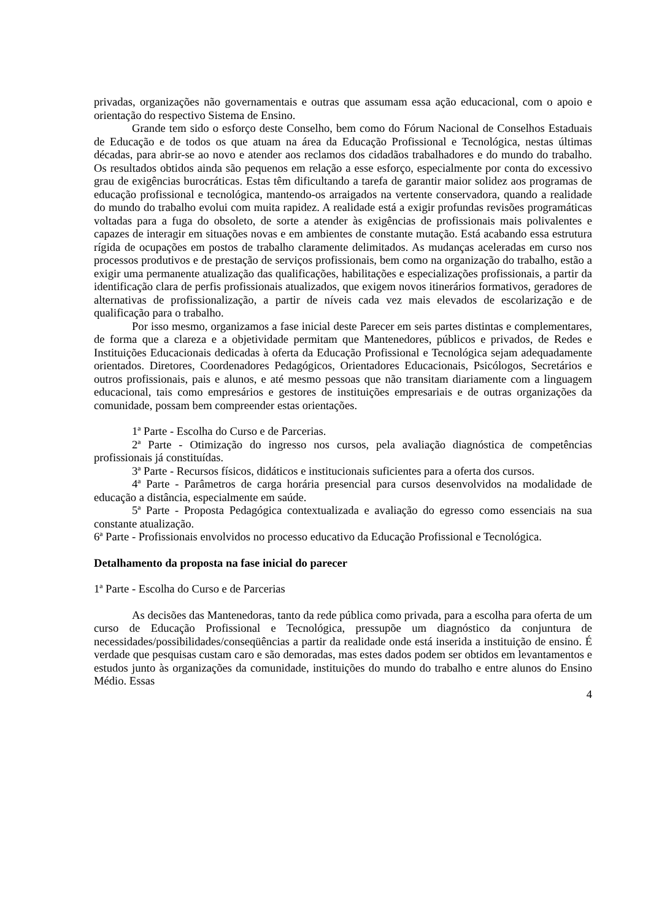privadas, organizações não governamentais e outras que assumam essa ação educacional, com o apoio e orientação do respectivo Sistema de Ensino.
Grande tem sido o esforço deste Conselho, bem como do Fórum Nacional de Conselhos Estaduais de Educação e de todos os que atuam na área da Educação Profissional e Tecnológica, nestas últimas décadas, para abrir-se ao novo e atender aos reclamos dos cidadãos trabalhadores e do mundo do trabalho. Os resultados obtidos ainda são pequenos em relação a esse esforço, especialmente por conta do excessivo grau de exigências burocráticas. Estas têm dificultando a tarefa de garantir maior solidez aos programas de educação profissional e tecnológica, mantendo-os arraigados na vertente conservadora, quando a realidade do mundo do trabalho evolui com muita rapidez. A realidade está a exigir profundas revisões programáticas voltadas para a fuga do obsoleto, de sorte a atender às exigências de profissionais mais polivalentes e capazes de interagir em situações novas e em ambientes de constante mutação. Está acabando essa estrutura rígida de ocupações em postos de trabalho claramente delimitados. As mudanças aceleradas em curso nos processos produtivos e de prestação de serviços profissionais, bem como na organização do trabalho, estão a exigir uma permanente atualização das qualificações, habilitações e especializações profissionais, a partir da identificação clara de perfis profissionais atualizados, que exigem novos itinerários formativos, geradores de alternativas de profissionalização, a partir de níveis cada vez mais elevados de escolarização e de qualificação para o trabalho.
Por isso mesmo, organizamos a fase inicial deste Parecer em seis partes distintas e complementares, de forma que a clareza e a objetividade permitam que Mantenedores, públicos e privados, de Redes e Instituições Educacionais dedicadas à oferta da Educação Profissional e Tecnológica sejam adequadamente orientados. Diretores, Coordenadores Pedagógicos, Orientadores Educacionais, Psicólogos, Secretários e outros profissionais, pais e alunos, e até mesmo pessoas que não transitam diariamente com a linguagem educacional, tais como empresários e gestores de instituições empresariais e de outras organizações da comunidade, possam bem compreender estas orientações.
1ª Parte - Escolha do Curso e de Parcerias.
2ª Parte - Otimização do ingresso nos cursos, pela avaliação diagnóstica de competências profissionais já constituídas.
3ª Parte - Recursos físicos, didáticos e institucionais suficientes para a oferta dos cursos.
4ª Parte - Parâmetros de carga horária presencial para cursos desenvolvidos na modalidade de educação a distância, especialmente em saúde.
5ª Parte - Proposta Pedagógica contextualizada e avaliação do egresso como essenciais na sua constante atualização.
6ª Parte - Profissionais envolvidos no processo educativo da Educação Profissional e Tecnológica.
Detalhamento da proposta na fase inicial do parecer
1ª Parte - Escolha do Curso e de Parcerias
As decisões das Mantenedoras, tanto da rede pública como privada, para a escolha para oferta de um curso de Educação Profissional e Tecnológica, pressupõe um diagnóstico da conjuntura de necessidades/possibilidades/conseqüências a partir da realidade onde está inserida a instituição de ensino. É verdade que pesquisas custam caro e são demoradas, mas estes dados podem ser obtidos em levantamentos e estudos junto às organizações da comunidade, instituições do mundo do trabalho e entre alunos do Ensino Médio. Essas
4